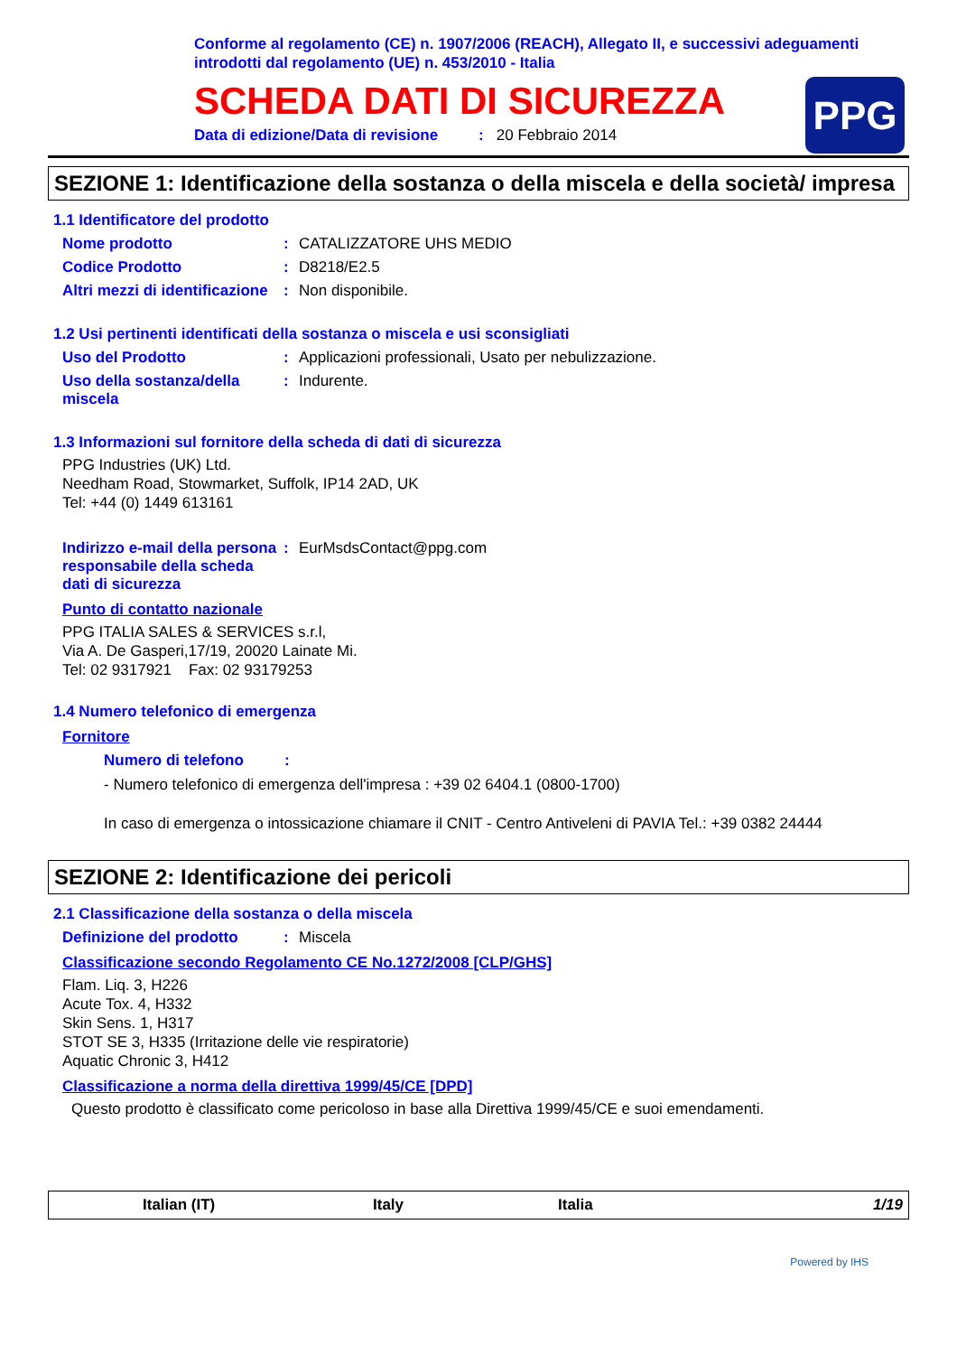Conforme al regolamento (CE) n. 1907/2006 (REACH), Allegato II, e successivi adeguamenti introdotti dal regolamento (UE) n. 453/2010 - Italia
SCHEDA DATI DI SICUREZZA
Data di edizione/Data di revisione: 20 Febbraio 2014
PPG
SEZIONE 1: Identificazione della sostanza o della miscela e della società/ impresa
1.1 Identificatore del prodotto
Nome prodotto : CATALIZZATORE UHS MEDIO
Codice Prodotto : D8218/E2.5
Altri mezzi di identificazione
: Non disponibile.
1.2 Usi pertinenti identificati della sostanza o miscela e usi sconsigliati
Uso del Prodotto : Applicazioni professionali, Usato per nebulizzazione.
Uso della sostanza/della miscela
: Indurente.
1.3 Informazioni sul fornitore della scheda di dati di sicurezza
PPG Industries (UK) Ltd.
Needham Road, Stowmarket, Suffolk, IP14 2AD, UK
Tel: +44 (0) 1449 613161
Indirizzo e-mail della persona responsabile della scheda dati di sicurezza
: EurMsdsContact@ppg.com
Punto di contatto nazionale
PPG ITALIA SALES & SERVICES s.r.l,
Via A. De Gasperi,17/19, 20020 Lainate Mi.
Tel: 02 9317921 Fax: 02 93179253
1.4 Numero telefonico di emergenza
Fornitore
Numero di telefono :
- Numero telefonico di emergenza dell'impresa : +39 02 6404.1 (0800-1700)
In caso di emergenza o intossicazione chiamare il CNIT - Centro Antiveleni di PAVIA Tel.: +39 0382 24444
SEZIONE 2: Identificazione dei pericoli
2.1 Classificazione della sostanza o della miscela
Definizione del prodotto : Miscela
Classificazione secondo Regolamento CE No.1272/2008 [CLP/GHS]
Flam. Liq. 3, H226
Acute Tox. 4, H332
Skin Sens. 1, H317
STOT SE 3, H335 (Irritazione delle vie respiratorie)
Aquatic Chronic 3, H412
Classificazione a norma della direttiva 1999/45/CE [DPD]
Questo prodotto è classificato come pericoloso in base alla Direttiva 1999/45/CE e suoi emendamenti.
Italian (IT) Italy Italia 1/19
Powered by IHS